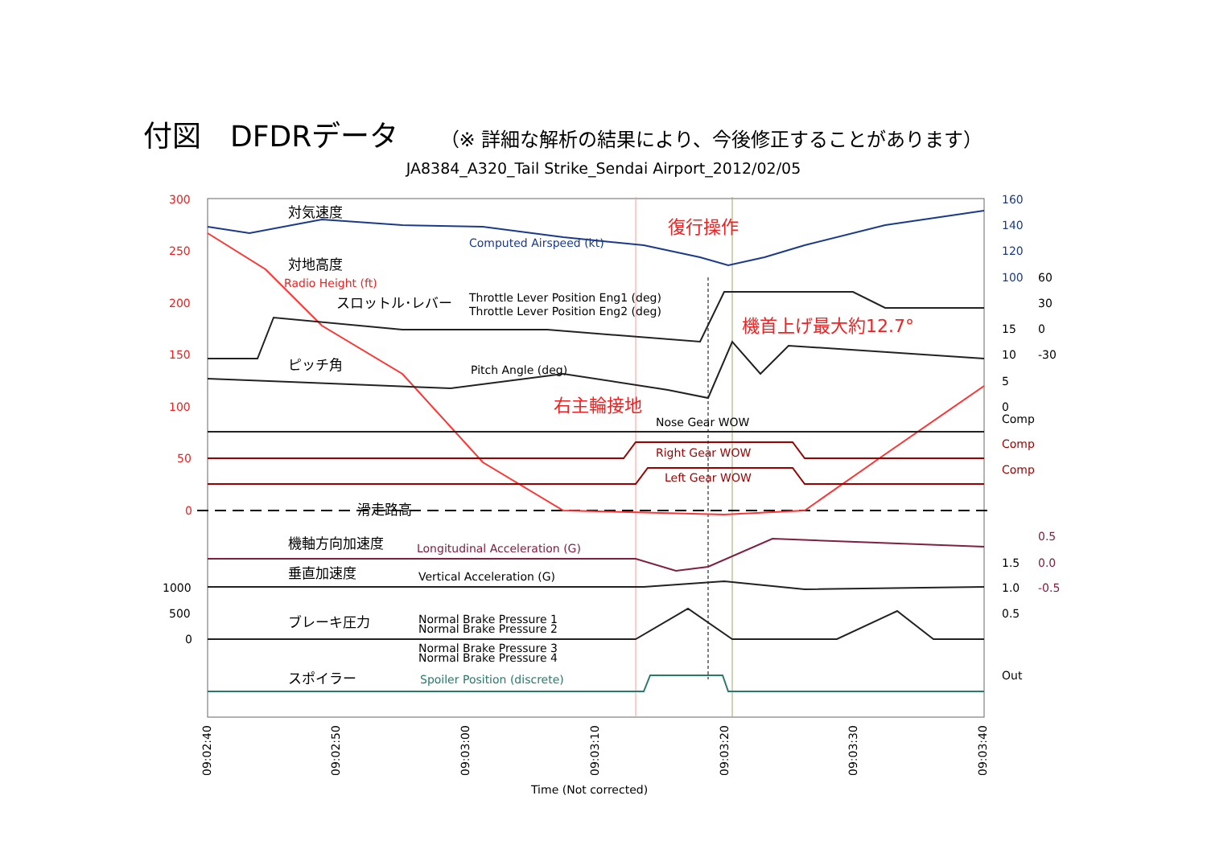付図　DFDRデータ （※ 詳細な解析の結果により、今後修正することがあります）
JA8384_A320_Tail Strike_Sendai Airport_2012/02/05
300
250
200
150
100
50
0
1000
500
0
160
140
120
100
60
30
0
-30
15
10
5
0
Comp
Comp
Comp
1.5
1.0
0.5
0.5
0.0
-0.5
Out
対気速度
対地高度
スロットル･レバー
ピッチ角
滑走路高
機軸方向加速度
垂直加速度
ブレーキ圧力
スポイラー
Computed Airspeed (kt)
Radio Height (ft)
Throttle Lever Position Eng1 (deg)
Throttle Lever Position Eng2 (deg)
Pitch Angle (deg)
Nose Gear WOW
Right Gear WOW
Left Gear WOW
Longitudinal Acceleration (G)
Vertical Acceleration (G)
Normal Brake Pressure 1
Normal Brake Pressure 2
Normal Brake Pressure 3
Normal Brake Pressure 4
Spoiler Position (discrete)
復行操作
右主輪接地
機首上げ最大約12.7°
09:02:40
09:02:50
09:03:00
09:03:10
09:03:20
09:03:30
09:03:40
Time (Not corrected)